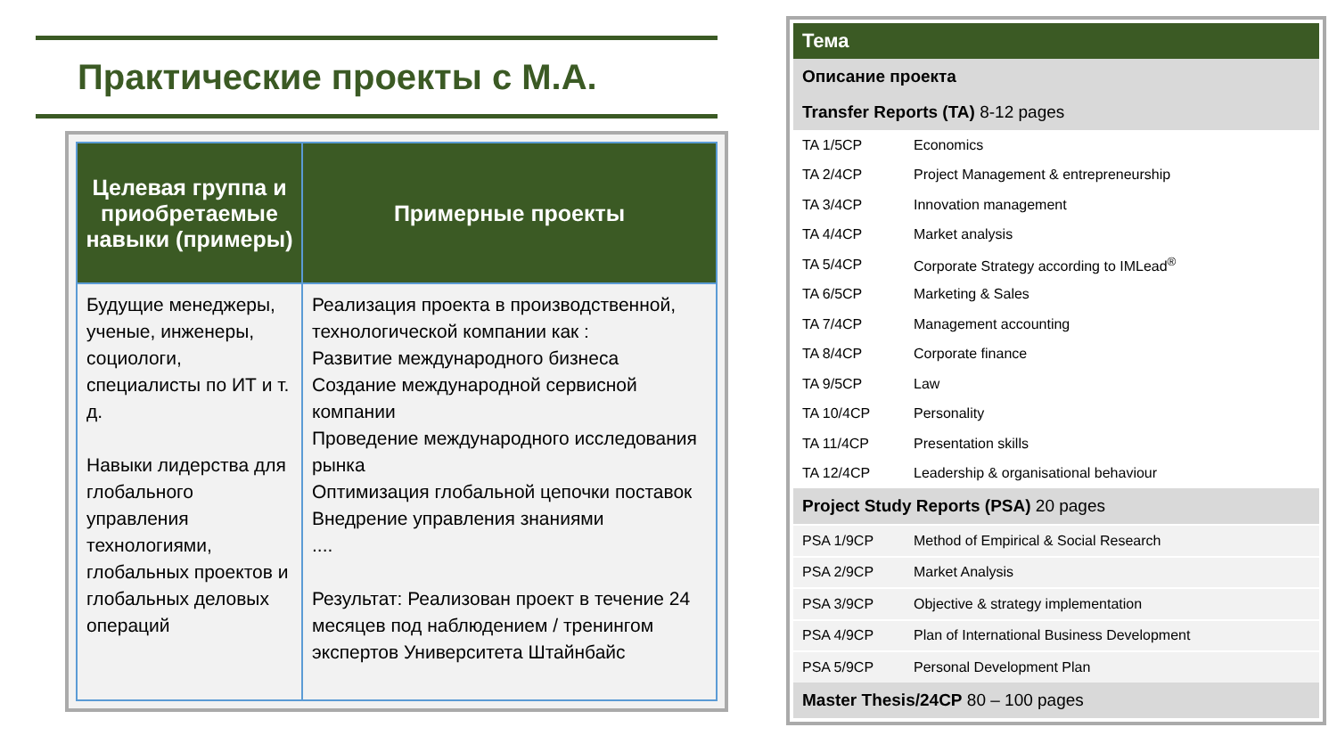Практические проекты с M.A.
| Целевая группа и приобретаемые навыки (примеры) | Примерные проекты |
| --- | --- |
| Будущие менеджеры, ученые, инженеры, социологи, специалисты по ИТ и т. д. Навыки лидерства для глобального управления технологиями, глобальных проектов и глобальных деловых операций | Реализация проекта в производственной, технологической компании как : Развитие международного бизнеса Создание международной сервисной компании Проведение международного исследования рынка Оптимизация глобальной цепочки поставок Внедрение управления знаниями .... Результат: Реализован проект в течение 24 месяцев под наблюдением / тренингом экспертов Университета Штайнбайс |
| Тема | |
| Описание проекта | |
| Transfer Reports (TA) 8-12 pages | |
| TA 1/5CP | Economics |
| TA 2/4CP | Project Management & entrepreneurship |
| TA 3/4CP | Innovation management |
| TA 4/4CP | Market analysis |
| TA 5/4CP | Corporate Strategy according to IMLead<sup>®</sup> |
| TA 6/5CP | Marketing & Sales |
| TA 7/4CP | Management accounting |
| TA 8/4CP | Corporate finance |
| TA 9/5CP | Law |
| TA 10/4CP | Personality |
| TA 11/4CP | Presentation skills |
| TA 12/4CP | Leadership & organisational behaviour |
| Project Study Reports (PSA) 20 pages | |
| PSA 1/9CP | Method of Empirical & Social Research |
| PSA 2/9CP | Market Analysis |
| PSA 3/9CP | Objective & strategy implementation |
| PSA 4/9CP | Plan of International Business Development |
| PSA 5/9CP | Personal Development Plan |
| Master Thesis/24CP 80 – 100 pages | |